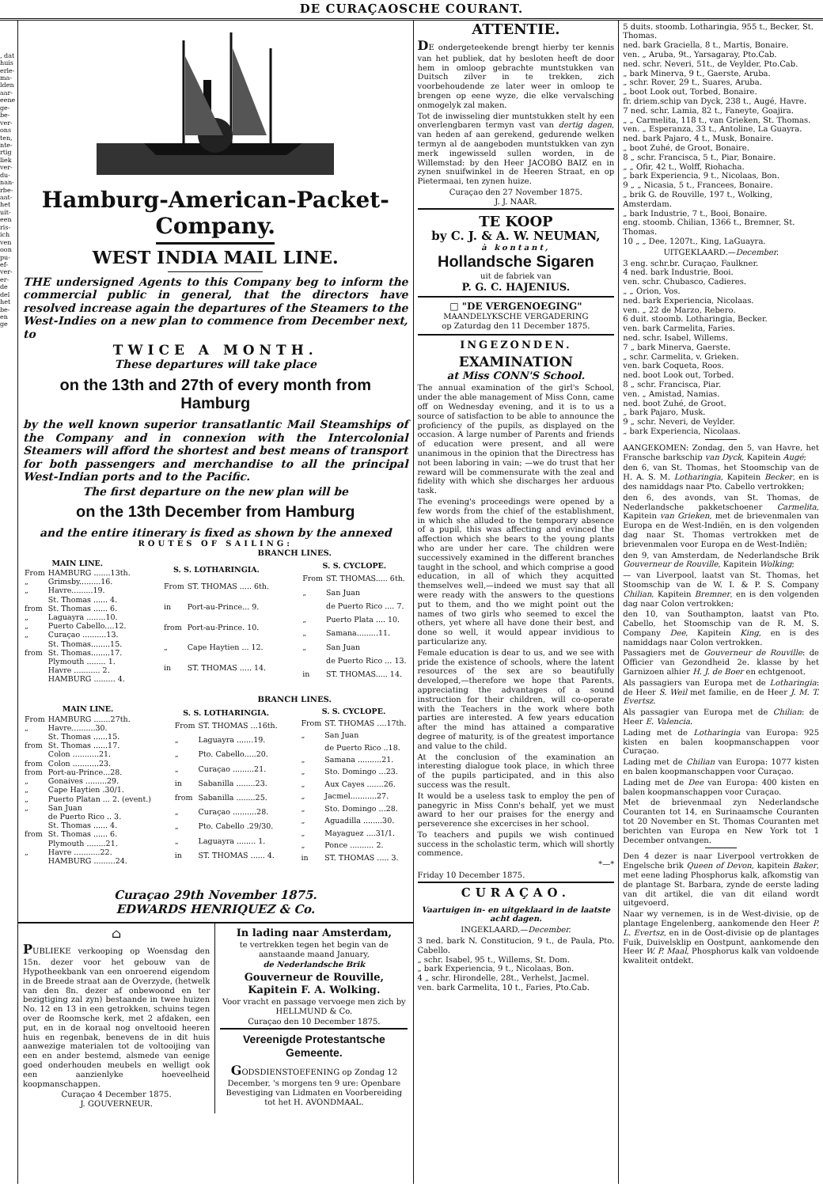DE CURAÇAOSCHE COURANT.
, dat huis erle- ma- lden aar- eene ge- be- ver- ons ten, nte- rtig liek ver- du- nan- rbe- aat- het uit- een ris- ich ven oon pu- ef- ver- er- de del het be- en ge
Hamburg-American-Packet-Company.
WEST INDIA MAIL LINE.
THE undersigned Agents to this Company beg to inform the commercial public in general, that the directors have resolved increase again the departures of the Steamers to the West-Indies on a new plan to commence from December next, to
TWICE A MONTH.
These departures will take place
on the 13th and 27th of every month from Hamburg
by the well known superior transatlantic Mail Steamships of the Company and in connexion with the Intercolonial Steamers will afford the shortest and best means of transport for both passengers and merchandise to all the principal West-Indian ports and to the Pacific.
The first departure on the new plan will be
on the 13th December from Hamburg
and the entire itinerary is fixed as shown by the annexed
ROUTES OF SAILING:
BRANCH LINES.
| MAIN LINE. | |
| --- | --- |
| From | HAMBURG .......13th. |
| „ | Grimsby.........16. |
| „ | Havre.........19. |
| | St. Thomas ...... 4. |
| from | St. Thomas ...... 6. |
| „ | Laguayra ........10. |
| „ | Puerto Cabello....12. |
| „ | Curaçao ..........13. |
| | St. Thomas........15. |
| from | St. Thomas........17. |
| | Plymouth ........ 1. |
| | Havre ........... 2. |
| | HAMBURG ......... 4. |
| S. S. LOTHARINGIA. | |
| --- | --- |
| From | ST. THOMAS ..... 6th. |
| in | Port-au-Prince... 9. |
| from | Port-au-Prince. 10. |
| „ | Cape Haytien ... 12. |
| in | ST. THOMAS ..... 14. |
| S. S. CYCLOPE. | |
| --- | --- |
| From | ST. THOMAS..... 6th. |
| „ | San Juan |
| | de Puerto Rico .... 7. |
| „ | Puerto Plata .... 10. |
| „ | Samana.........11. |
| „ | San Juan |
| | de Puerto Rico ... 13. |
| in | ST. THOMAS..... 14. |
BRANCH LINES.
| MAIN LINE. | |
| --- | --- |
| From | HAMBURG .......27th. |
| „ | Havre..........30. |
| | St. Thomas ......15. |
| from | St. Thomas ......17. |
| | Colon ...........21. |
| from | Colon ...........23. |
| from | Port-au-Prince...28. |
| „ | Gonaives .........29. |
| „ | Cape Haytien .30/1. |
| „ | Puerto Platan ... 2. (event.) |
| „ | San Juan |
| | de Puerto Rico .. 3. |
| | St. Thomas ...... 4. |
| from | St. Thomas ...... 6. |
| | Plymouth ........21. |
| „ | Havre ...........22. |
| | HAMBURG .........24. |
| S. S. LOTHARINGIA. | |
| --- | --- |
| From | ST. THOMAS ...16th. |
| „ | Laguayra .......19. |
| „ | Pto. Cabello.....20. |
| „ | Curaçao .........21. |
| in | Sabanilla ........23. |
| from | Sabanilla ........25. |
| „ | Curaçao ..........28. |
| „ | Pto. Cabello .29/30. |
| „ | Laguayra ........ 1. |
| in | ST. THOMAS ...... 4. |
| S. S. CYCLOPE. | |
| --- | --- |
| From | ST. THOMAS ....17th. |
| „ | San Juan |
| | de Puerto Rico ..18. |
| „ | Samana ..........21. |
| „ | Sto. Domingo ...23. |
| „ | Aux Cayes .......26. |
| „ | Jacmel...........27. |
| „ | Sto. Domingo ...28. |
| „ | Aguadilla ........30. |
| „ | Mayaguez ....31/1. |
| „ | Ponce .......... 2. |
| in | ST. THOMAS ..... 3. |
Curaçao 29th November 1875.
EDWARDS HENRIQUEZ & Co.
⌂
PUBLIEKE verkooping op Woensdag den 15n. dezer voor het gebouw van de Hypotheekbank van een onroerend eigendom in de Breede straat aan de Overzyde, (hetwelk van den 8n. dezer af onbewoond en ter bezigtiging zal zyn) bestaande in twee huizen No. 12 en 13 in een getrokken, schuins tegen over de Roomsche kerk, met 2 afdaken, een put, en in de koraal nog onveltooid heeren huis en regenbak, benevens de in dit huis aanwezige materialen tot de voltooijing van een en ander bestemd, alsmede van eenige goed onderhouden meubels en welligt ook een aanzienlyke hoeveelheid koopmanschappen.
Curaçao 4 December 1875.
J. GOUVERNEUR.
In lading naar Amsterdam,
te vertrekken tegen het begin van de aanstaande maand January,
de Nederlandsche Brik
Gouverneur de Rouville,
Kapitein F. A. Wolking.
Voor vracht en passage vervoege men zich by HELLMUND & Co.
Curaçao den 10 December 1875.
Vereenigde Protestantsche Gemeente.
GODSDIENSTOEFENING op Zondag 12 December, 's morgens ten 9 ure: Openbare Bevestiging van Lidmaten en Voorbereiding tot het H. AVONDMAAL.
ATTENTIE.
DE ondergeteekende brengt hierby ter kennis van het publiek, dat hy besloten heeft de door hem in omloop gebrachte muntstukken van Duitsch zilver in te trekken, zich voorbehoudende ze later weer in omloop te brengen op eene wyze, die elke vervalsching onmogelyk zal maken.
Tot de inwisseling dier muntstukken stelt hy een onverlengbaren termyn vast van dertig dagen, van heden af aan gerekend, gedurende welken termyn al de aangeboden muntstukken van zyn merk ingewisseld sullen worden, in de Willemstad: by den Heer JACOBO BAIZ en in zynen snuifwinkel in de Heeren Straat, en op Pietermaai, ten zynen huize.
Curaçao den 27 November 1875.
J. J. NAAR.
TE KOOP
by C. J. & A. W. NEUMAN,
à kontant,
Hollandsche Sigaren
uit de fabriek van
P. G. C. HAJENIUS.
□ "DE VERGENOEGING"
MAANDELYKSCHE VERGADERING
op Zaturdag den 11 December 1875.
INGEZONDEN.
EXAMINATION
at Miss CONN'S School.
The annual examination of the girl's School, under the able management of Miss Conn, came off on Wednesday evening, and it is to us a source of satisfaction to be able to announce the proficiency of the pupils, as displayed on the occasion. A large number of Parents and friends of education were present, and all were unanimous in the opinion that the Directress has not been laboring in vain; —we do trust that her reward will be commensurate with the zeal and fidelity with which she discharges her arduous task.
The evening's proceedings were opened by a few words from the chief of the establishment, in which she alluded to the temporary absence of a pupil, this was affecting and evinced the affection which she bears to the young plants who are under her care. The children were successively examined in the different branches taught in the school, and which comprise a good education, in all of which they acquitted themselves well,—indeed we must say that all were ready with the answers to the questions put to them, and tho we might point out the names of two girls who seemed to excel the others, yet where all have done their best, and done so well, it would appear invidious to particularize any.
Female education is dear to us, and we see with pride the existence of schools, where the latent resources of the sex are so beautifully developed,—therefore we hope that Parents, appreciating the advantages of a sound instruction for their children, will co-operate with the Teachers in the work where both parties are interested. A few years education after the mind has attained a comparative degree of maturity, is of the greatest importance and value to the child.
At the conclusion of the examination an interesting dialogue took place, in which three of the pupils participated, and in this also success was the result.
It would be a useless task to employ the pen of panegyric in Miss Conn's behalf, yet we must award to her our praises for the energy and perseverence she excercises in her school.
To teachers and pupils we wish continued success in the scholastic term, which will shortly commence.
*—*
Friday 10 December 1875.
CURAÇAO.
Vaartuigen in- en uitgeklaard in de laatste acht dagen.
INGEKLAARD.—December.
3 ned. bark N. Constitucion, 9 t., de Paula, Pto. Cabello.
„ schr. Isabel, 95 t., Willems, St. Dom.
„ bark Experiencia, 9 t., Nicolaas, Bon.
4 „ schr. Hirondelle, 28t., Verhelst, Jacmel.
ven. bark Carmelita, 10 t., Faries, Pto.Cab.
5 duits. stoomb. Lotharingia, 955 t., Becker, St. Thomas.
ned. bark Graciella, 8 t., Martis, Bonaire.
ven. „ Aruba, 9t., Yarsagaray, Pto.Cab.
ned. schr. Neveri, 51t., de Veylder, Pto.Cab.
„ bark Minerva, 9 t., Gaerste, Aruba.
„ schr. Rover, 29 t., Suares, Aruba.
„ boot Look out, Torbed, Bonaire.
fr. driem.schip van Dyck, 238 t., Augé, Havre.
7 ned. schr. Lamia, 82 t., Faneyte, Goajira.
„ „ Carmelita, 118 t., van Grieken, St. Thomas.
ven. „ Esperanza, 33 t., Antoline, La Guayra.
ned. bark Pajaro, 4 t., Musk, Bonaire.
„ boot Zuhé, de Groot, Bonaire.
8 „ schr. Francisca, 5 t., Piar, Bonaire.
„ „ Ofir, 42 t., Wolff, Riohacha.
„ bark Experiencia, 9 t., Nicolaas, Bon.
9 „ „ Nicasia, 5 t., Francees, Bonaire.
„ brik G. de Rouville, 197 t., Wolking, Amsterdam.
„ bark Industrie, 7 t., Booi, Bonaire.
eng. stoomb. Chilian, 1366 t., Bremner, St. Thomas.
10 „ „ Dee, 1207t., King, LaGuayra.
UITGEKLAARD.—December.
3 eng. schr.br. Curaçao, Faulkner.
4 ned. bark Industrie, Booi.
ven. schr. Chubasco, Cadieres.
„ „ Orion, Vos.
ned. bark Experiencia, Nicolaas.
ven. „ 22 de Marzo, Rebero.
6 duit. stoomb. Lotharingia, Becker.
ven. bark Carmelita, Faries.
ned. schr. Isabel, Willems.
7 „ bark Minerva, Gaerste.
„ schr. Carmelita, v. Grieken.
ven. bark Coqueta, Roos.
ned. boot Look out, Torbed.
8 „ schr. Francisca, Piar.
ven. „ Amistad, Namias.
ned. boot Zuhé, de Groot.
„ bark Pajaro, Musk.
9 „ schr. Neveri, de Veylder.
„ bark Experiencia, Nicolaas.
AANGEKOMEN: Zondag, den 5, van Havre, het Fransche barkschip van Dyck, Kapitein Augé;
den 6, van St. Thomas, het Stoomschip van de H. A. S. M. Lotharingia, Kapitein Becker, en is des namiddags naar Pto. Cabello vertrokken;
den 6, des avonds, van St. Thomas, de Nederlandsche pakketschoener Carmelita, Kapitein van Grieken, met de brievenmalen van Europa en de West-Indiën, en is den volgenden dag naar St. Thomas vertrokken met de brievenmalen voor Europa en de West-Indiën;
den 9, van Amsterdam, de Nederlandsche Brik Gouverneur de Rouville, Kapitein Wolking;
— van Liverpool, laatst van St. Thomas, het Stoomschip van de W. I. & P. S. Company Chilian, Kapitein Bremner, en is den volgenden dag naar Colon vertrokken;
den 10, van Southampton, laatst van Pto. Cabello, het Stoomschip van de R. M. S. Company Dee, Kapitein King, en is des namiddags naar Colon vertrokken.
Passagiers met de Gouverneur de Rouville: de Officier van Gezondheid 2e. klasse by het Garnizoen alhier H. J. de Boer en echtgenoot.
Als passagiers van Europa met de Lotharingia: de Heer S. Weil met familie, en de Heer J. M. T. Evertsz.
Als passagier van Europa met de Chilian: de Heer E. Valencia.
Lading met de Lotharingia van Europa: 925 kisten en balen koopmanschappen voor Curaçao.
Lading met de Chilian van Europa: 1077 kisten en balen koopmanschappen voor Curaçao.
Lading met de Dee van Europa: 400 kisten en balen koopmanschappen voor Curaçao.
Met de brievenmaal zyn Nederlandsche Couranten tot 14, en Surinaamsche Couranten tot 20 November en St. Thomas Couranten met berichten van Europa en New York tot 1 December ontvangen.
Den 4 dezer is naar Liverpool vertrokken de Engelsche brik Queen of Devon, kapitein Baker, met eene lading Phosphorus kalk, afkomstig van de plantage St. Barbara, zynde de eerste lading van dit artikel, die van dit eiland wordt uitgevoerd.
Naar wy vernemen, is in de West-divisie, op de plantage Engelenberg, aankomende den Heer P. L. Evertsz, en in de Oost-divisie op de plantages Fuik, Duivelsklip en Oostpunt, aankomende den Heer W. P. Maal, Phosphorus kalk van voldoende kwaliteit ontdekt.